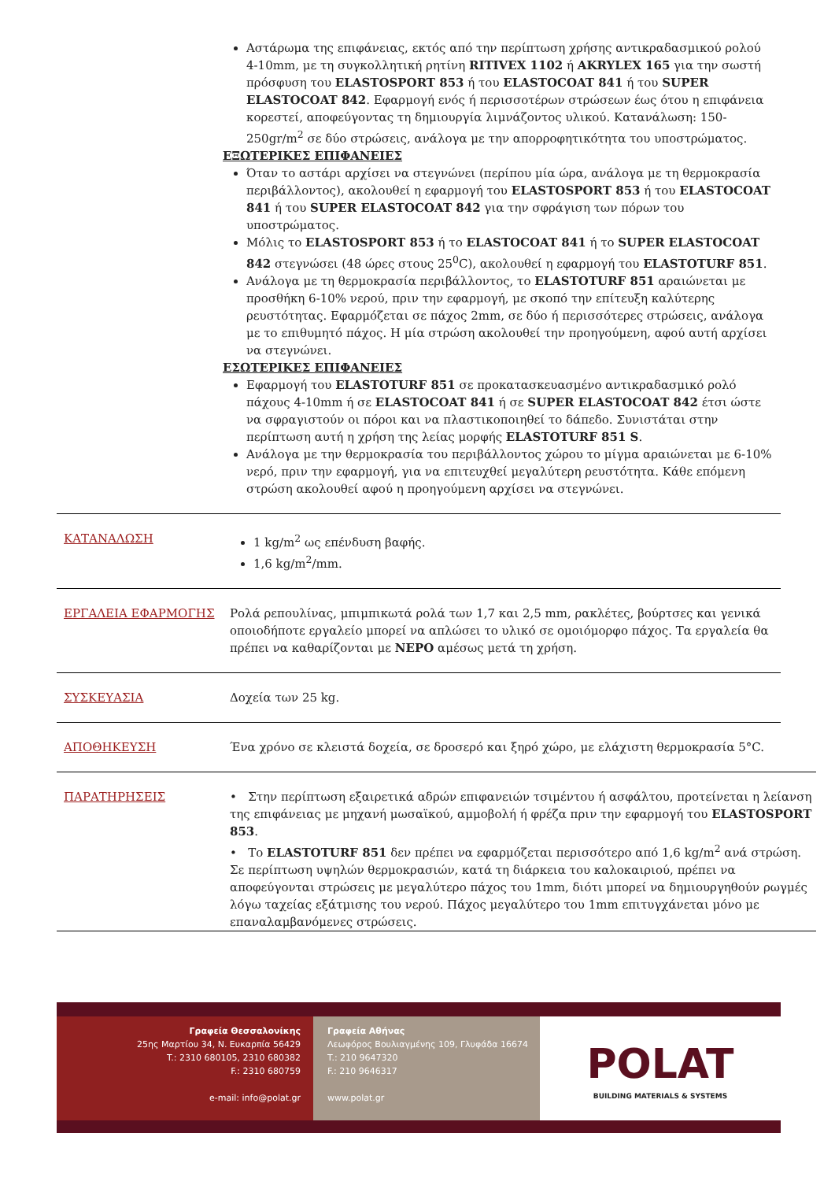Αστάρωμα της επιφάνειας, εκτός από την περίπτωση χρήσης αντικραδασμικού ρολού 4-10mm, με τη συγκολλητική ρητίνη RITIVEX 1102 ή AKRYLEX 165 για την σωστή πρόσφυση του ELASTOSPORT 853 ή του ELASTOCOAT 841 ή του SUPER ELASTOCOAT 842. Εφαρμογή ενός ή περισσοτέρων στρώσεων έως ότου η επιφάνεια κορεστεί, αποφεύγοντας τη δημιουργία λιμνάζοντος υλικού. Κατανάλωση: 150-250gr/m<sup>2</sup> σε δύο στρώσεις, ανάλογα με την απορροφητικότητα του υποστρώματος.
ΕΞΩΤΕΡΙΚΕΣ ΕΠΙΦΑΝΕΙΕΣ
Όταν το αστάρι αρχίσει να στεγνώνει (περίπου μία ώρα, ανάλογα με τη θερμοκρασία περιβάλλοντος), ακολουθεί η εφαρμογή του ELASTOSPORT 853 ή του ELASTOCOAT 841 ή του SUPER ELASTOCOAT 842 για την σφράγιση των πόρων του υποστρώματος.
Μόλις το ELASTOSPORT 853 ή το ELASTOCOAT 841 ή το SUPER ELASTOCOAT 842 στεγνώσει (48 ώρες στους 25<sup>0</sup>C), ακολουθεί η εφαρμογή του ELASTOTURF 851.
Ανάλογα με τη θερμοκρασία περιβάλλοντος, το ELASTOTURF 851 αραιώνεται με προσθήκη 6-10% νερού, πριν την εφαρμογή, με σκοπό την επίτευξη καλύτερης ρευστότητας. Εφαρμόζεται σε πάχος 2mm, σε δύο ή περισσότερες στρώσεις, ανάλογα με το επιθυμητό πάχος. Η μία στρώση ακολουθεί την προηγούμενη, αφού αυτή αρχίσει να στεγνώνει.
ΕΣΩΤΕΡΙΚΕΣ ΕΠΙΦΑΝΕΙΕΣ
Εφαρμογή του ELASTOTURF 851 σε προκατασκευασμένο αντικραδασμικό ρολό πάχους 4-10mm ή σε ELASTOCOAT 841 ή σε SUPER ELASTOCOAT 842 έτσι ώστε να σφραγιστούν οι πόροι και να πλαστικοποιηθεί το δάπεδο. Συνιστάται στην περίπτωση αυτή η χρήση της λείας μορφής ELASTOTURF 851 S.
Ανάλογα με την θερμοκρασία του περιβάλλοντος χώρου το μίγμα αραιώνεται με 6-10% νερό, πριν την εφαρμογή, για να επιτευχθεί μεγαλύτερη ρευστότητα. Κάθε επόμενη στρώση ακολουθεί αφού η προηγούμενη αρχίσει να στεγνώνει.
ΚΑΤΑΝΑΛΩΣΗ 1 kg/m<sup>2</sup> ως επένδυση βαφής.
1,6 kg/m<sup>2</sup>/mm.
ΕΡΓΑΛΕΙΑ ΕΦΑΡΜΟΓΗΣ Ρολά ρεπουλίνας, μπιμπικωτά ρολά των 1,7 και 2,5 mm, ρακλέτες, βούρτσες και γενικά οποιοδήποτε εργαλείο μπορεί να απλώσει το υλικό σε ομοιόμορφο πάχος. Τα εργαλεία θα πρέπει να καθαρίζονται με ΝΕΡΟ αμέσως μετά τη χρήση.
ΣΥΣΚΕΥΑΣΙΑ Δοχεία των 25 kg.
ΑΠΟΘΗΚΕΥΣΗ Ένα χρόνο σε κλειστά δοχεία, σε δροσερό και ξηρό χώρο, με ελάχιστη θερμοκρασία 5°C.
ΠΑΡΑΤΗΡΗΣΕΙΣ • Στην περίπτωση εξαιρετικά αδρών επιφανειών τσιμέντου ή ασφάλτου, προτείνεται η λείανση της επιφάνειας με μηχανή μωσαϊκού, αμμοβολή ή φρέζα πριν την εφαρμογή του ELASTOSPORT 853.
• Το ELASTOTURF 851 δεν πρέπει να εφαρμόζεται περισσότερο από 1,6 kg/m<sup>2</sup> ανά στρώση. Σε περίπτωση υψηλών θερμοκρασιών, κατά τη διάρκεια του καλοκαιριού, πρέπει να αποφεύγονται στρώσεις με μεγαλύτερο πάχος του 1mm, διότι μπορεί να δημιουργηθούν ρωγμές λόγω ταχείας εξάτμισης του νερού. Πάχος μεγαλύτερο του 1mm επιτυγχάνεται μόνο με επαναλαμβανόμενες στρώσεις.
Γραφεία Θεσσαλονίκης
25ης Μαρτίου 34, Ν. Ευκαρπία 56429
T.: 2310 680105, 2310 680382
F.: 2310 680759
e-mail: info@polat.gr
Γραφεία Αθήνας
Λεωφόρος Βουλιαγμένης 109, Γλυφάδα 16674
T.: 210 9647320
F.: 210 9646317
www.polat.gr
POLAT
BUILDING MATERIALS & SYSTEMS